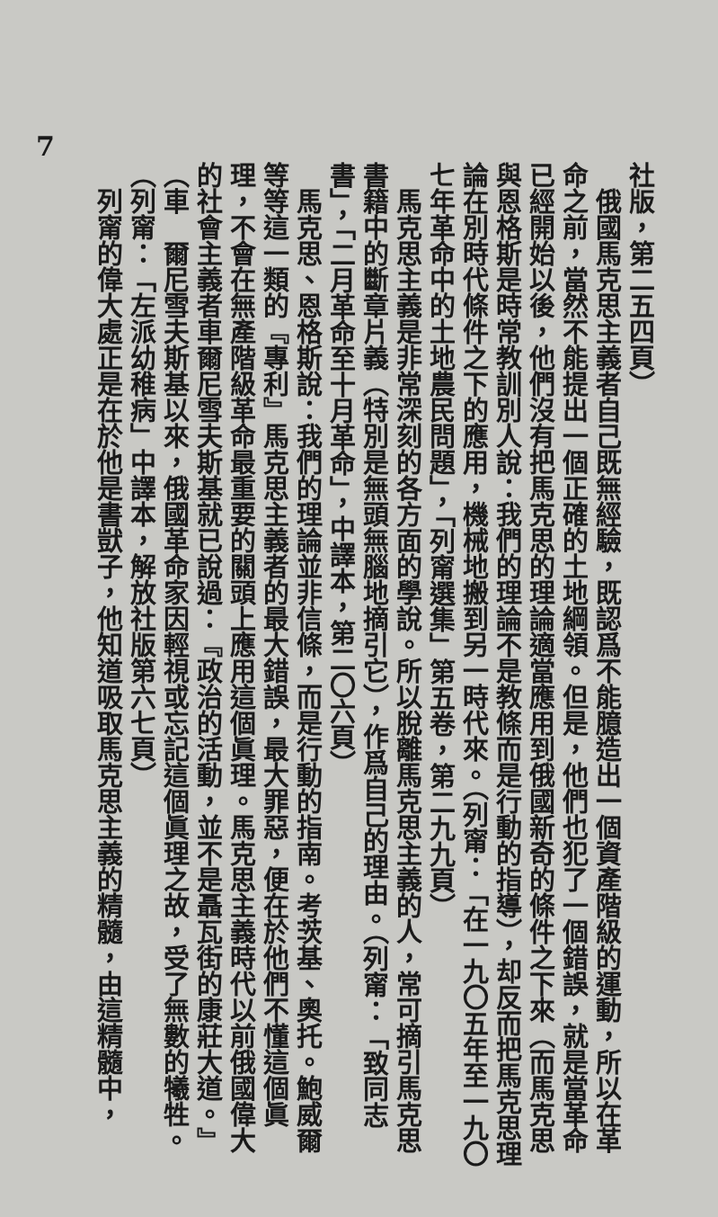社版，第二五四頁）
俄國馬克思主義者自己既無經驗，既認爲不能臆造出一個資產階級的運動，所以在革命之前，當然不能提出一個正確的土地綱領。但是，他們也犯了一個錯誤，就是當革命已經開始以後，他們沒有把馬克思的理論適當應用到俄國新奇的條件之下來（而馬克思與恩格斯是時常教訓別人說：我們的理論不是教條而是行動的指導），却反而把馬克思理論在別時代條件之下的應用，機械地搬到另一時代來。（列甯：「在一九〇五年至一九〇七年革命中的土地農民問題」，「列甯選集」第五卷，第二九九頁）
馬克思主義是非常深刻的各方面的學說。所以脫離馬克思主義的人，常可摘引馬克思書籍中的斷章片義（特別是無頭無腦地摘引它），作爲自己的理由。（列甯：「致同志書」，「二月革命至十月革命」，中譯本，第二〇六頁）
馬克思、恩格斯說：我們的理論並非信條，而是行動的指南。考茨基、奧托。鮑威爾等等這一類的『專利』馬克思主義者的最大錯誤，最大罪惡，便在於他們不懂這個眞理，不會在無產階級革命最重要的關頭上應用這個眞理。馬克思主義時代以前俄國偉大的社會主義者車爾尼雪夫斯基就已說過：『政治的活動，並不是聶瓦街的康莊大道。』（車　爾尼雪夫斯基以來，俄國革命家因輕視或忘記這個眞理之故，受了無數的犧牲。（列甯：「左派幼稚病」中譯本，解放社版第六七頁）
列甯的偉大處正是在於他是書獃子，他知道吸取馬克思主義的精髓，由這精髓中，
7